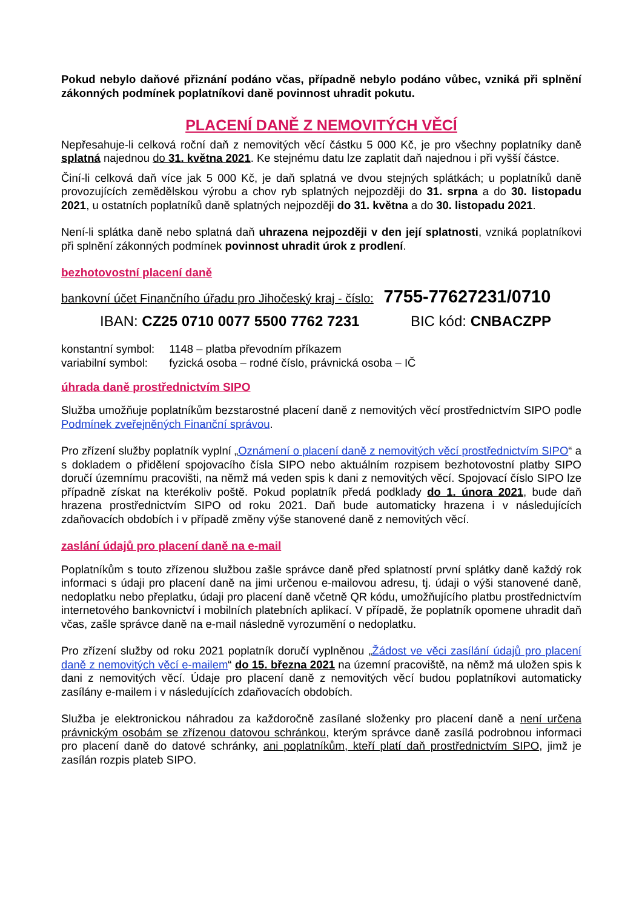Pokud nebylo daňové přiznání podáno včas, případně nebylo podáno vůbec, vzniká při splnění zákonných podmínek poplatníkovi daně povinnost uhradit pokutu.
PLACENÍ DANĚ Z NEMOVITÝCH VĚCÍ
Nepřesahuje-li celková roční daň z nemovitých věcí částku 5 000 Kč, je pro všechny poplatníky daně splatná najednou do 31. května 2021. Ke stejnému datu lze zaplatit daň najednou i při vyšší částce.
Činí-li celková daň více jak 5 000 Kč, je daň splatná ve dvou stejných splátkách; u poplatníků daně provozujících zemědělskou výrobu a chov ryb splatných nejpozději do 31. srpna a do 30. listopadu 2021, u ostatních poplatníků daně splatných nejpozději do 31. května a do 30. listopadu 2021.
Není-li splátka daně nebo splatná daň uhrazena nejpozději v den její splatnosti, vzniká poplatníkovi při splnění zákonných podmínek povinnost uhradit úrok z prodlení.
bezhotovostní placení daně
bankovní účet Finančního úřadu pro Jihočeský kraj - číslo: 7755-77627231/0710
IBAN: CZ25 0710 0077 5500 7762 7231 BIC kód: CNBACZPP
| konstantní symbol: | 1148 – platba převodním příkazem |
| variabilní symbol: | fyzická osoba – rodné číslo, právnická osoba – IČ |
úhrada daně prostřednictvím SIPO
Služba umožňuje poplatníkům bezstarostné placení daně z nemovitých věcí prostřednictvím SIPO podle Podmínek zveřejněných Finanční správou.
Pro zřízení služby poplatník vyplní „Oznámení o placení daně z nemovitých věcí prostřednictvím SIPO“ a s dokladem o přidělení spojovacího čísla SIPO nebo aktuálním rozpisem bezhotovostní platby SIPO doručí územnímu pracovišti, na němž má veden spis k dani z nemovitých věcí. Spojovací číslo SIPO lze případně získat na kterékoliv poště. Pokud poplatník předá podklady do 1. února 2021, bude daň hrazena prostřednictvím SIPO od roku 2021. Daň bude automaticky hrazena i v následujících zdaňovacích obdobích i v případě změny výše stanovené daně z nemovitých věcí.
zaslání údajů pro placení daně na e-mail
Poplatníkům s touto zřízenou službou zašle správce daně před splatností první splátky daně každý rok informaci s údaji pro placení daně na jimi určenou e-mailovou adresu, tj. údaji o výši stanovené daně, nedoplatku nebo přeplatku, údaji pro placení daně včetně QR kódu, umožňujícího platbu prostřednictvím internetového bankovnictví i mobilních platebních aplikací. V případě, že poplatník opomene uhradit daň včas, zašle správce daně na e-mail následně vyrozumění o nedoplatku.
Pro zřízení služby od roku 2021 poplatník doručí vyplněnou „Žádost ve věci zasílání údajů pro placení daně z nemovitých věcí e-mailem“ do 15. března 2021 na územní pracoviště, na němž má uložen spis k dani z nemovitých věcí. Údaje pro placení daně z nemovitých věcí budou poplatníkovi automaticky zasílány e-mailem i v následujících zdaňovacích obdobích.
Služba je elektronickou náhradou za každoročně zasílané složenky pro placení daně a není určena právnickým osobám se zřízenou datovou schránkou, kterým správce daně zasílá podrobnou informaci pro placení daně do datové schránky, ani poplatníkům, kteří platí daň prostřednictvím SIPO, jimž je zasílán rozpis plateb SIPO.